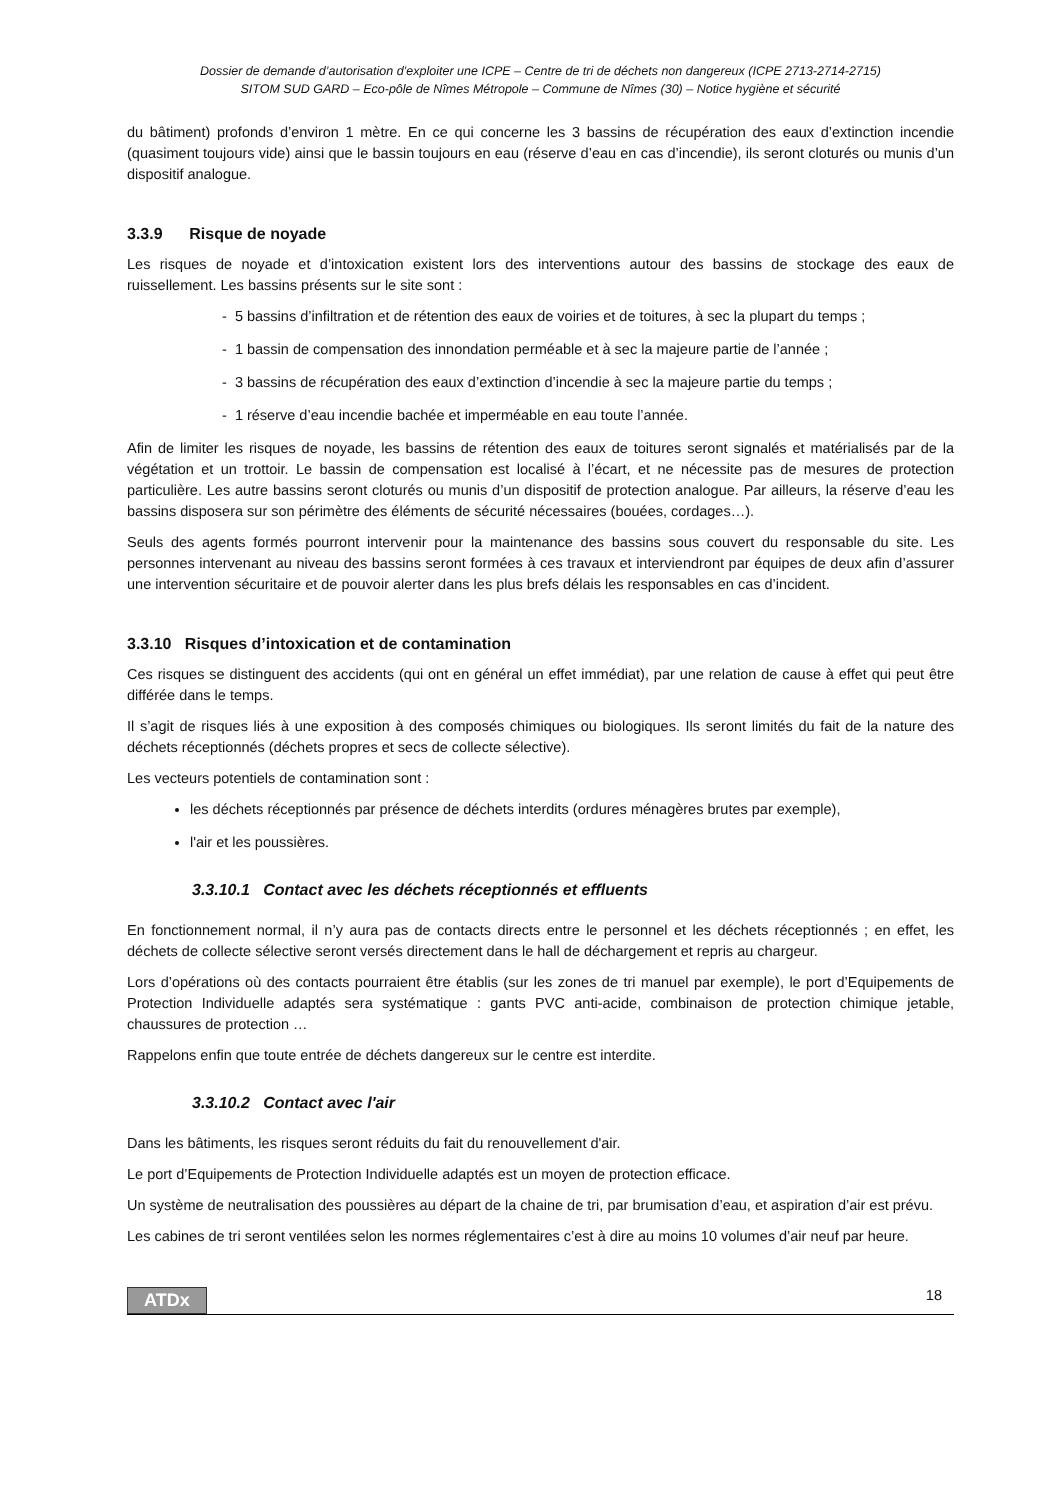Dossier de demande d’autorisation d’exploiter une ICPE – Centre de tri de déchets non dangereux (ICPE 2713-2714-2715)
SITOM SUD GARD – Eco-pôle de Nîmes Métropole – Commune de Nîmes (30) – Notice hygiène et sécurité
du bâtiment) profonds d’environ 1 mètre. En ce qui concerne les 3 bassins de récupération des eaux d’extinction incendie (quasiment toujours vide) ainsi que le bassin toujours en eau (réserve d’eau en cas d’incendie), ils seront cloturés ou munis d’un dispositif analogue.
3.3.9 Risque de noyade
Les risques de noyade et d’intoxication existent lors des interventions autour des bassins de stockage des eaux de ruissellement. Les bassins présents sur le site sont :
- 5 bassins d’infiltration et de rétention des eaux de voiries et de toitures, à sec la plupart du temps ;
- 1 bassin de compensation des innondation perméable et à sec la majeure partie de l’année ;
- 3 bassins de récupération des eaux d’extinction d’incendie à sec la majeure partie du temps ;
- 1 réserve d’eau incendie bachée et imperméable en eau toute l’année.
Afin de limiter les risques de noyade, les bassins de rétention des eaux de toitures seront signalés et matérialisés par de la végétation et un trottoir. Le bassin de compensation est localisé à l’écart, et ne nécessite pas de mesures de protection particulière. Les autre bassins seront cloturés ou munis d’un dispositif de protection analogue. Par ailleurs, la réserve d’eau les bassins disposera sur son périmètre des éléments de sécurité nécessaires (bouées, cordages…).
Seuls des agents formés pourront intervenir pour la maintenance des bassins sous couvert du responsable du site. Les personnes intervenant au niveau des bassins seront formées à ces travaux et interviendront par équipes de deux afin d’assurer une intervention sécuritaire et de pouvoir alerter dans les plus brefs délais les responsables en cas d’incident.
3.3.10 Risques d’intoxication et de contamination
Ces risques se distinguent des accidents (qui ont en général un effet immédiat), par une relation de cause à effet qui peut être différée dans le temps.
Il s’agit de risques liés à une exposition à des composés chimiques ou biologiques. Ils seront limités du fait de la nature des déchets réceptionnés (déchets propres et secs de collecte sélective).
Les vecteurs potentiels de contamination sont :
les déchets réceptionnés par présence de déchets interdits (ordures ménagères brutes par exemple),
l'air et les poussières.
3.3.10.1 Contact avec les déchets réceptionnés et effluents
En fonctionnement normal, il n’y aura pas de contacts directs entre le personnel et les déchets réceptionnés ; en effet, les déchets de collecte sélective seront versés directement dans le hall de déchargement et repris au chargeur.
Lors d’opérations où des contacts pourraient être établis (sur les zones de tri manuel par exemple), le port d’Equipements de Protection Individuelle adaptés sera systématique : gants PVC anti-acide, combinaison de protection chimique jetable, chaussures de protection …
Rappelons enfin que toute entrée de déchets dangereux sur le centre est interdite.
3.3.10.2 Contact avec l'air
Dans les bâtiments, les risques seront réduits du fait du renouvellement d'air.
Le port d’Equipements de Protection Individuelle adaptés est un moyen de protection efficace.
Un système de neutralisation des poussières au départ de la chaine de tri, par brumisation d’eau, et aspiration d’air est prévu.
Les cabines de tri seront ventilées selon les normes réglementaires c’est à dire au moins 10 volumes d’air neuf par heure.
ATDx 18